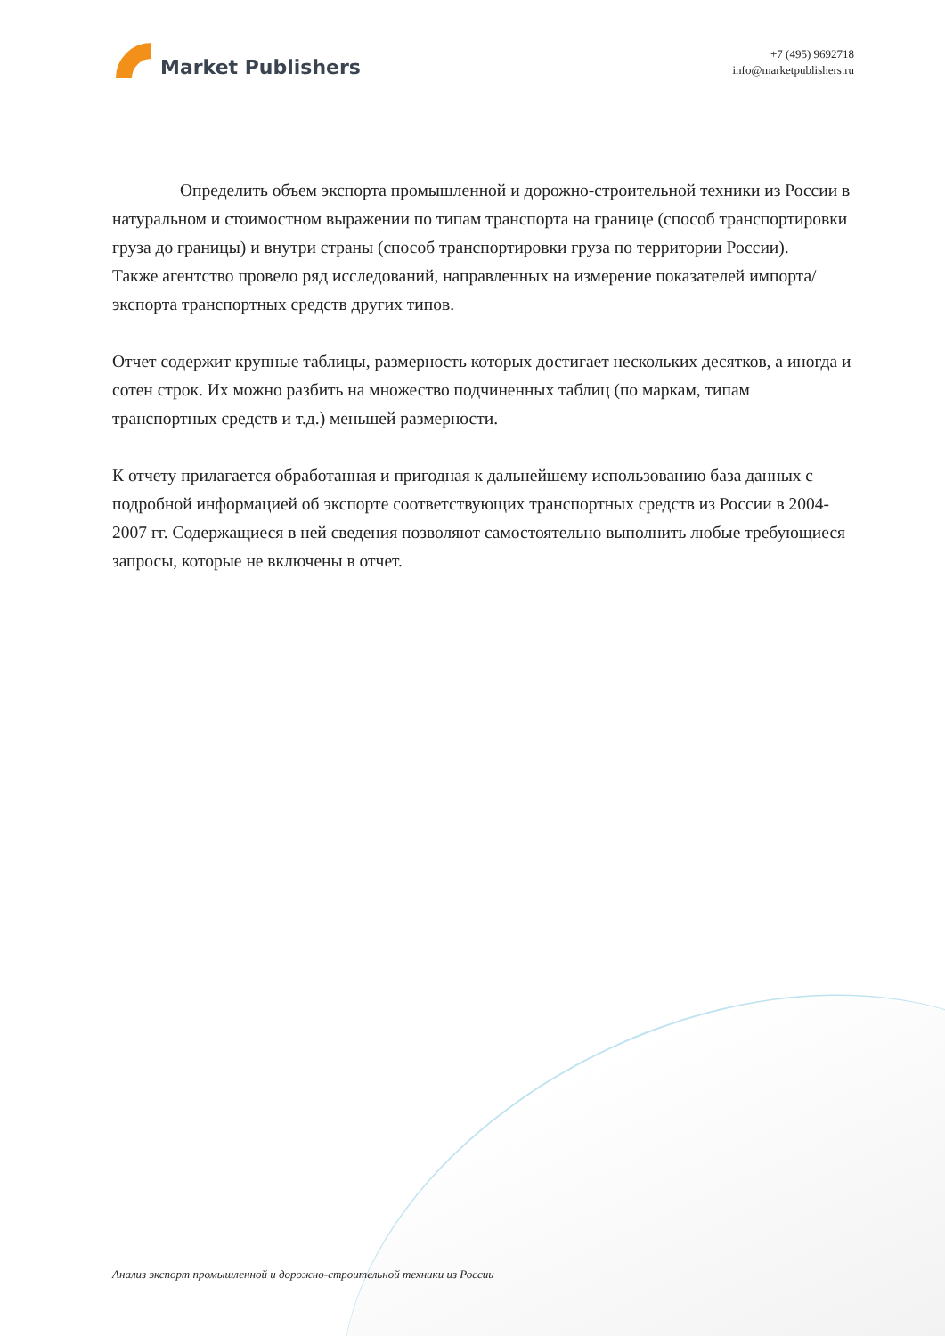Market Publishers
+7 (495) 9692718
info@marketpublishers.ru
Определить объем экспорта промышленной и дорожно-строительной техники из России в натуральном и стоимостном выражении по типам транспорта на границе (способ транспортировки груза до границы) и внутри страны (способ транспортировки груза по территории России).
Также агентство провело ряд исследований, направленных на измерение показателей импорта/экспорта транспортных средств других типов.
Отчет содержит крупные таблицы, размерность которых достигает нескольких десятков, а иногда и сотен строк. Их можно разбить на множество подчиненных таблиц (по маркам, типам транспортных средств и т.д.) меньшей размерности.
К отчету прилагается обработанная и пригодная к дальнейшему использованию база данных с подробной информацией об экспорте соответствующих транспортных средств из России в 2004-2007 гг. Содержащиеся в ней сведения позволяют самостоятельно выполнить любые требующиеся запросы, которые не включены в отчет.
Анализ экспорт промышленной и дорожно-строительной техники из России